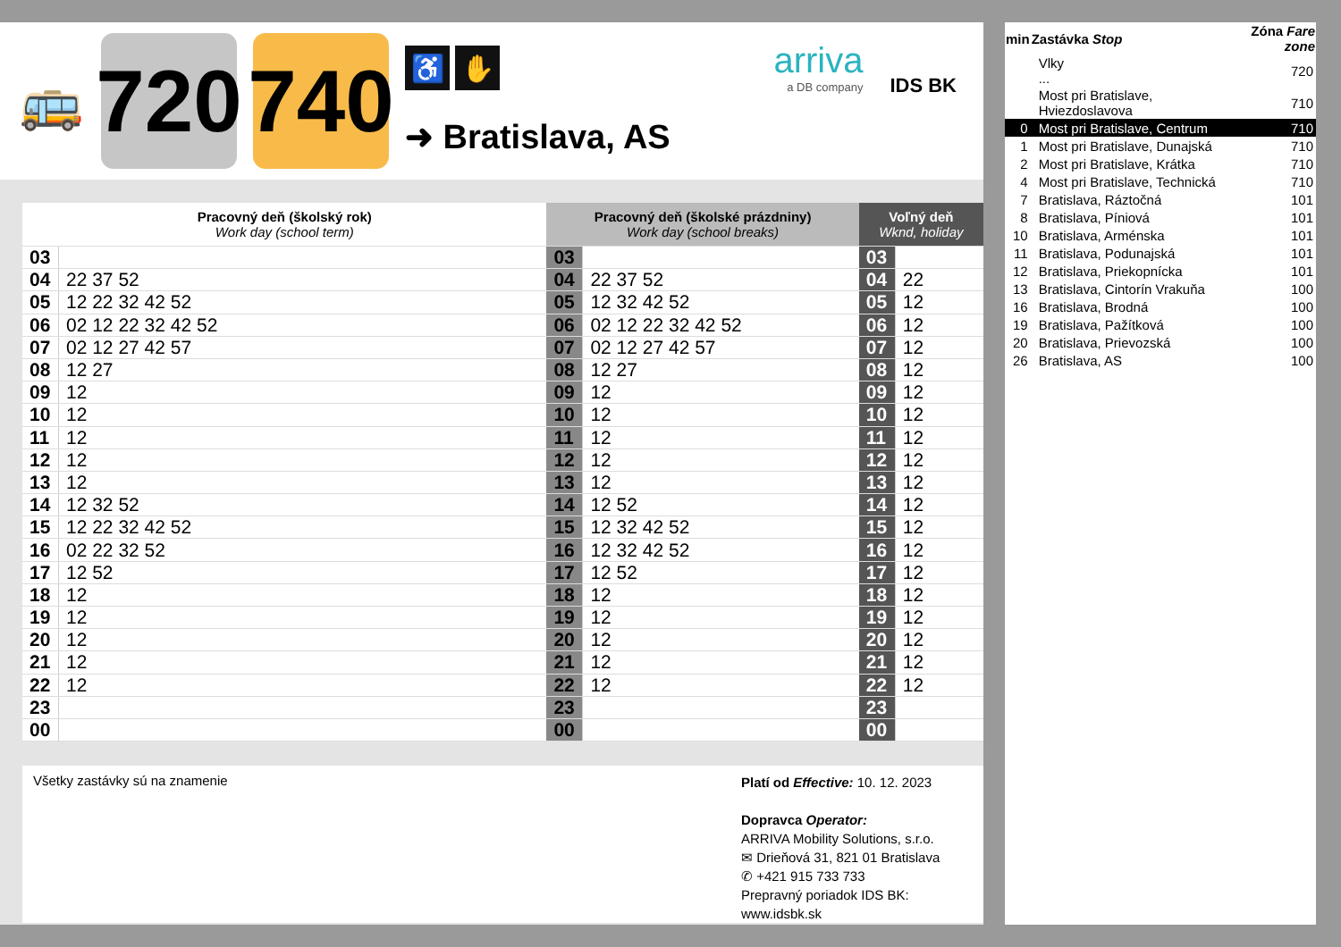🚌
720
740
♿ ✋
➜ Bratislava, AS
arriva
a DB company
IDS BK
| Pracovný deň (školský rok) Work day (school term) | | Pracovný deň (školské prázdniny) Work day (school breaks) | | Voľný deň Wknd, holiday | |
| --- | --- | --- | --- | --- | --- |
| 03 | | 03 | | 03 | |
| 04 | 22 37 52 | 04 | 22 37 52 | 04 | 22 |
| 05 | 12 22 32 42 52 | 05 | 12 32 42 52 | 05 | 12 |
| 06 | 02 12 22 32 42 52 | 06 | 02 12 22 32 42 52 | 06 | 12 |
| 07 | 02 12 27 42 57 | 07 | 02 12 27 42 57 | 07 | 12 |
| 08 | 12 27 | 08 | 12 27 | 08 | 12 |
| 09 | 12 | 09 | 12 | 09 | 12 |
| 10 | 12 | 10 | 12 | 10 | 12 |
| 11 | 12 | 11 | 12 | 11 | 12 |
| 12 | 12 | 12 | 12 | 12 | 12 |
| 13 | 12 | 13 | 12 | 13 | 12 |
| 14 | 12 32 52 | 14 | 12 52 | 14 | 12 |
| 15 | 12 22 32 42 52 | 15 | 12 32 42 52 | 15 | 12 |
| 16 | 02 22 32 52 | 16 | 12 32 42 52 | 16 | 12 |
| 17 | 12 52 | 17 | 12 52 | 17 | 12 |
| 18 | 12 | 18 | 12 | 18 | 12 |
| 19 | 12 | 19 | 12 | 19 | 12 |
| 20 | 12 | 20 | 12 | 20 | 12 |
| 21 | 12 | 21 | 12 | 21 | 12 |
| 22 | 12 | 22 | 12 | 22 | 12 |
| 23 | | 23 | | 23 | |
| 00 | | 00 | | 00 | |
Všetky zastávky sú na znamenie
Platí od Effective: 10. 12. 2023
Dopravca Operator:
ARRIVA Mobility Solutions, s.r.o.
✉ Drieňová 31, 821 01 Bratislava
✆ +421 915 733 733
Prepravný poriadok IDS BK:
www.idsbk.sk
| min | Zastávka Stop | | Zóna Fare zone |
| --- | --- | --- | --- |
| | | Vlky ... | 720 |
| | | Most pri Bratislave, Hviezdoslavova | 710 |
| 0 | | Most pri Bratislave, Centrum | 710 |
| 1 | | Most pri Bratislave, Dunajská | 710 |
| 2 | | Most pri Bratislave, Krátka | 710 |
| 4 | | Most pri Bratislave, Technická | 710 |
| 7 | | Bratislava, Ráztočná | 101 |
| 8 | | Bratislava, Píniová | 101 |
| 10 | | Bratislava, Arménska | 101 |
| 11 | | Bratislava, Podunajská | 101 |
| 12 | | Bratislava, Priekopnícka | 101 |
| 13 | | Bratislava, Cintorín Vrakuňa | 100 |
| 16 | | Bratislava, Brodná | 100 |
| 19 | | Bratislava, Pažítková | 100 |
| 20 | | Bratislava, Prievozská | 100 |
| 26 | | Bratislava, AS | 100 |